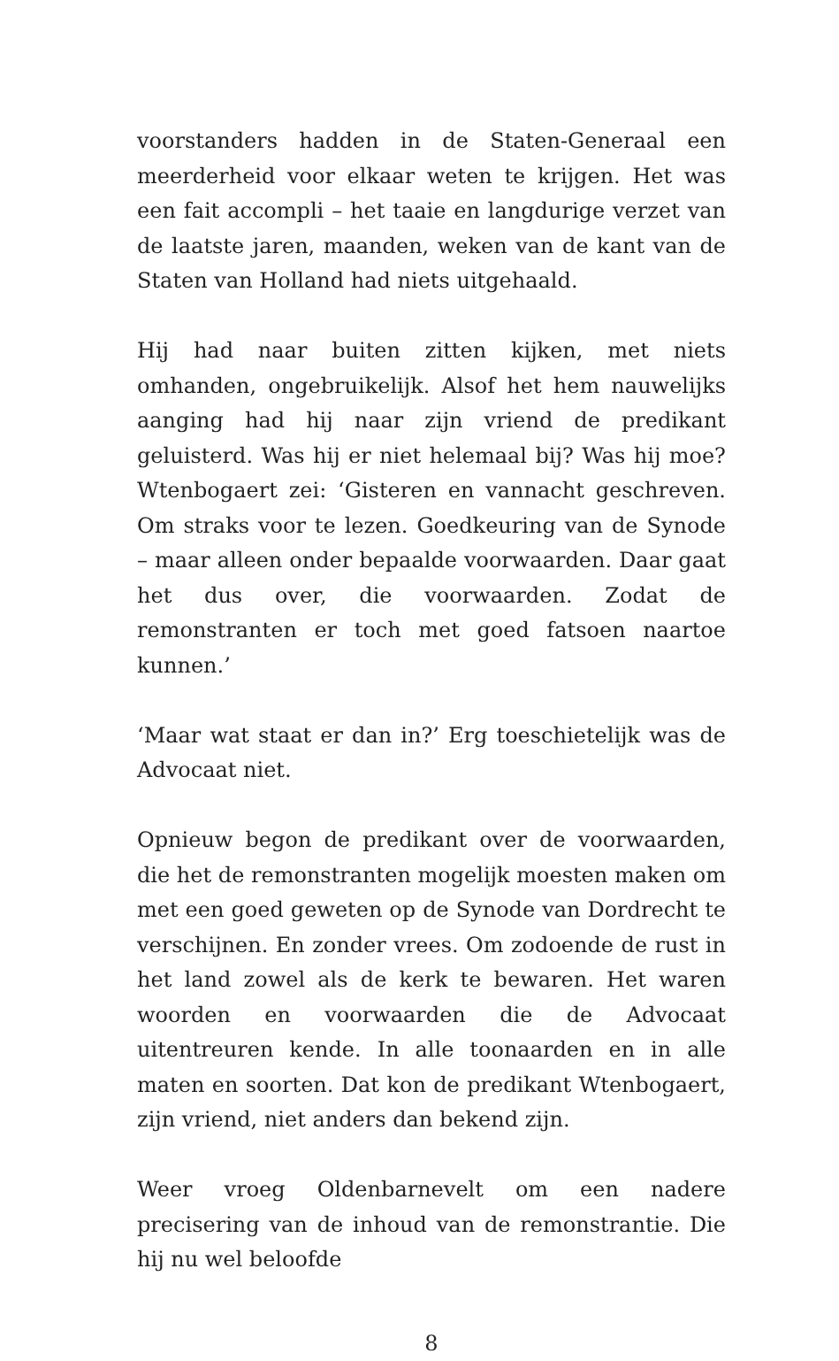voorstanders hadden in de Staten-Generaal een meerderheid voor elkaar weten te krijgen. Het was een fait accompli – het taaie en langdurige verzet van de laatste jaren, maanden, weken van de kant van de Staten van Holland had niets uitgehaald.
Hij had naar buiten zitten kijken, met niets omhanden, ongebruikelijk. Alsof het hem nauwelijks aanging had hij naar zijn vriend de predikant geluisterd. Was hij er niet helemaal bij? Was hij moe? Wtenbogaert zei: ‘Gisteren en vannacht geschreven. Om straks voor te lezen. Goedkeuring van de Synode – maar alleen onder bepaalde voorwaarden. Daar gaat het dus over, die voorwaarden. Zodat de remonstranten er toch met goed fatsoen naartoe kunnen.’
‘Maar wat staat er dan in?’ Erg toeschietelijk was de Advocaat niet.
Opnieuw begon de predikant over de voorwaarden, die het de remonstranten mogelijk moesten maken om met een goed geweten op de Synode van Dordrecht te verschijnen. En zonder vrees. Om zodoende de rust in het land zowel als de kerk te bewaren. Het waren woorden en voorwaarden die de Advocaat uitentreuren kende. In alle toonaarden en in alle maten en soorten. Dat kon de predikant Wtenbogaert, zijn vriend, niet anders dan bekend zijn.
Weer vroeg Oldenbarnevelt om een nadere precisering van de inhoud van de remonstrantie. Die hij nu wel beloofde
8